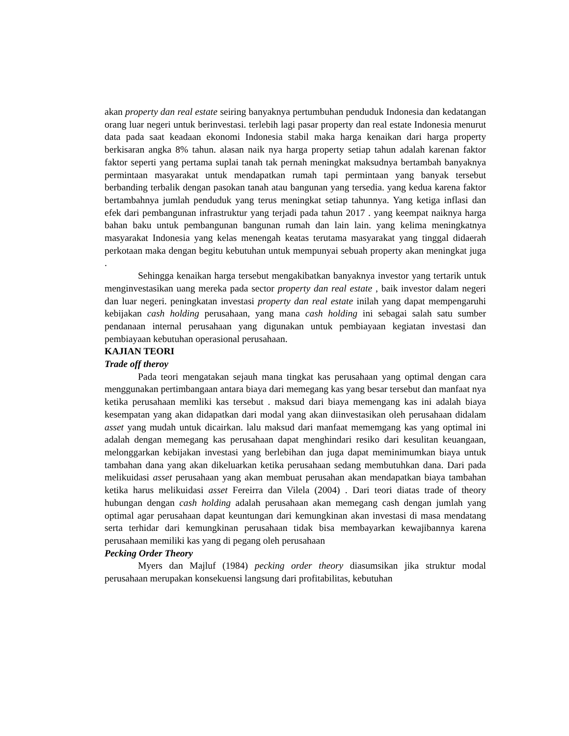akan property dan real estate seiring banyaknya pertumbuhan penduduk Indonesia dan kedatangan orang luar negeri untuk berinvestasi. terlebih lagi pasar property dan real estate Indonesia menurut data pada saat keadaan ekonomi Indonesia stabil maka harga kenaikan dari harga property berkisaran angka 8% tahun. alasan naik nya harga property setiap tahun adalah karenan faktor faktor seperti yang pertama suplai tanah tak pernah meningkat maksudnya bertambah banyaknya permintaan masyarakat untuk mendapatkan rumah tapi permintaan yang banyak tersebut berbanding terbalik dengan pasokan tanah atau bangunan yang tersedia. yang kedua karena faktor bertambahnya jumlah penduduk yang terus meningkat setiap tahunnya. Yang ketiga inflasi dan efek dari pembangunan infrastruktur yang terjadi pada tahun 2017 . yang keempat naiknya harga bahan baku untuk pembangunan bangunan rumah dan lain lain. yang kelima meningkatnya masyarakat Indonesia yang kelas menengah keatas terutama masyarakat yang tinggal didaerah perkotaan maka dengan begitu kebutuhan untuk mempunyai sebuah property akan meningkat juga .
Sehingga kenaikan harga tersebut mengakibatkan banyaknya investor yang tertarik untuk menginvestasikan uang mereka pada sector property dan real estate , baik investor dalam negeri dan luar negeri. peningkatan investasi property dan real estate inilah yang dapat mempengaruhi kebijakan cash holding perusahaan, yang mana cash holding ini sebagai salah satu sumber pendanaan internal perusahaan yang digunakan untuk pembiayaan kegiatan investasi dan pembiayaan kebutuhan operasional perusahaan.
KAJIAN TEORI
Trade off theroy
Pada teori mengatakan sejauh mana tingkat kas perusahaan yang optimal dengan cara menggunakan pertimbangaan antara biaya dari memegang kas yang besar tersebut dan manfaat nya ketika perusahaan memliki kas tersebut . maksud dari biaya memengang kas ini adalah biaya kesempatan yang akan didapatkan dari modal yang akan diinvestasikan oleh perusahaan didalam asset yang mudah untuk dicairkan. lalu maksud dari manfaat mememgang kas yang optimal ini adalah dengan memegang kas perusahaan dapat menghindari resiko dari kesulitan keuangaan, melonggarkan kebijakan investasi yang berlebihan dan juga dapat meminimumkan biaya untuk tambahan dana yang akan dikeluarkan ketika perusahaan sedang membutuhkan dana. Dari pada melikuidasi asset perusahaan yang akan membuat perusahan akan mendapatkan biaya tambahan ketika harus melikuidasi asset Fereirra dan Vilela (2004) . Dari teori diatas trade of theory hubungan dengan cash holding adalah perusahaan akan memegang cash dengan jumlah yang optimal agar perusahaan dapat keuntungan dari kemungkinan akan investasi di masa mendatang serta terhidar dari kemungkinan perusahaan tidak bisa membayarkan kewajibannya karena perusahaan memiliki kas yang di pegang oleh perusahaan
Pecking Order Theory
Myers dan Majluf (1984) pecking order theory diasumsikan jika struktur modal perusahaan merupakan konsekuensi langsung dari profitabilitas, kebutuhan